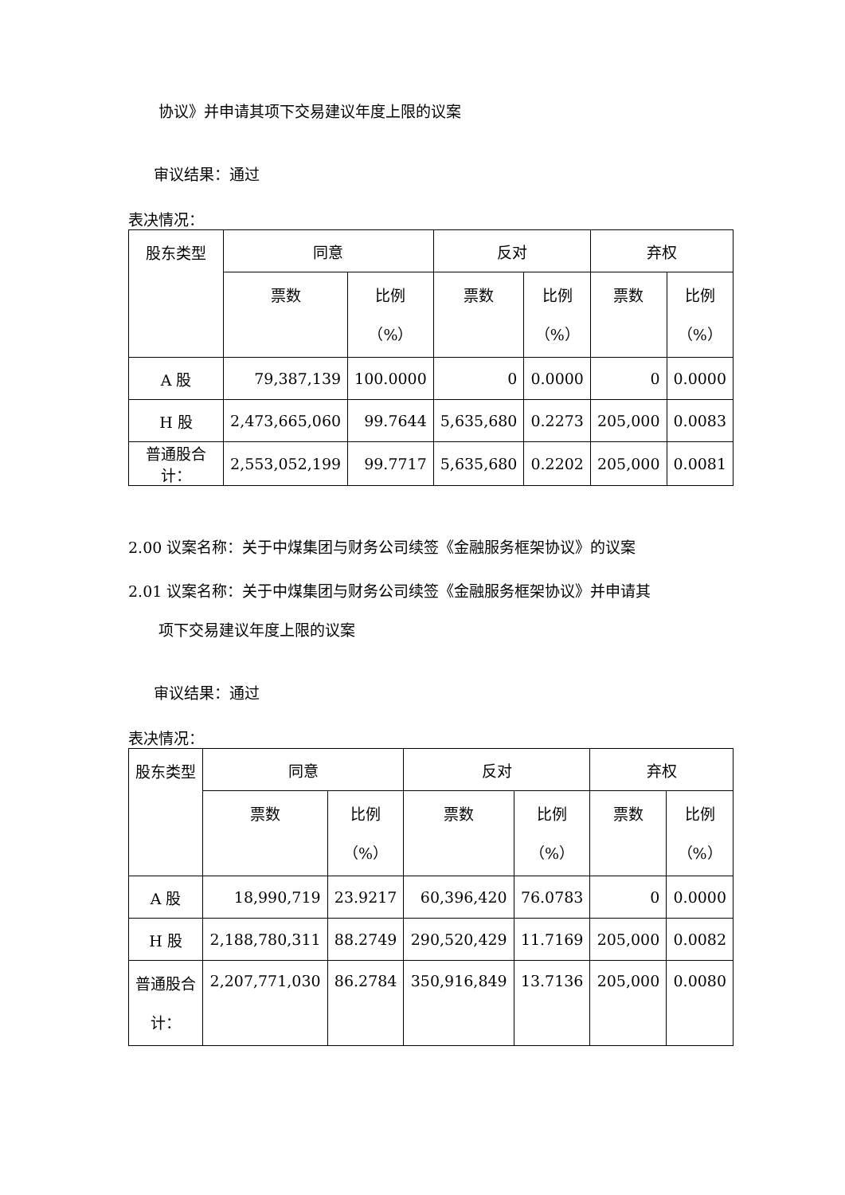协议》并申请其项下交易建议年度上限的议案
审议结果：通过
表决情况：
| 股东类型 | 同意 | | 反对 | | 弃权 | |
| | 票数 | 比例 （%） | 票数 | 比例 （%） | 票数 | 比例 （%） |
| A 股 | 79,387,139 | 100.0000 | 0 | 0.0000 | 0 | 0.0000 |
| H 股 | 2,473,665,060 | 99.7644 | 5,635,680 | 0.2273 | 205,000 | 0.0083 |
| 普通股合计： | 2,553,052,199 | 99.7717 | 5,635,680 | 0.2202 | 205,000 | 0.0081 |
2.00 议案名称：关于中煤集团与财务公司续签《金融服务框架协议》的议案
2.01 议案名称：关于中煤集团与财务公司续签《金融服务框架协议》并申请其
项下交易建议年度上限的议案
审议结果：通过
表决情况：
| 股东类型 | 同意 | | 反对 | | 弃权 | |
| | 票数 | 比例 （%） | 票数 | 比例 （%） | 票数 | 比例 （%） |
| A 股 | 18,990,719 | 23.9217 | 60,396,420 | 76.0783 | 0 | 0.0000 |
| H 股 | 2,188,780,311 | 88.2749 | 290,520,429 | 11.7169 | 205,000 | 0.0082 |
| 普通股合 计： | 2,207,771,030 | 86.2784 | 350,916,849 | 13.7136 | 205,000 | 0.0080 |